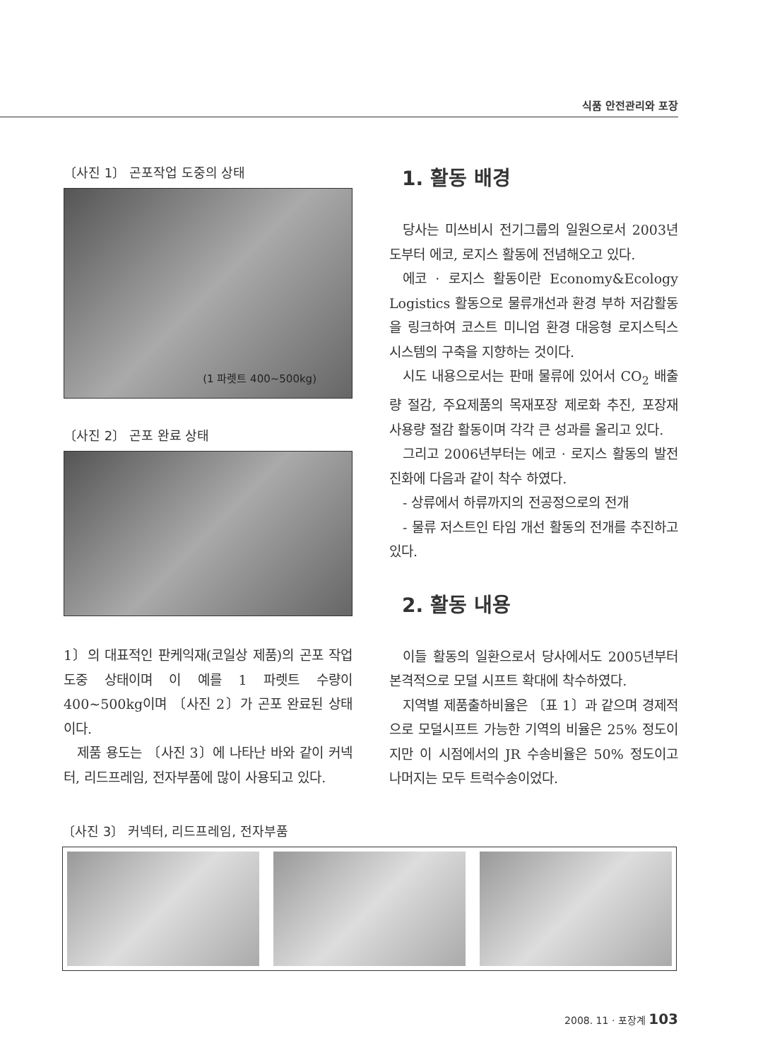식품 안전관리와 포장
〔사진 1〕 곤포작업 도중의 상태
(1 파렛트 400~500kg)
〔사진 2〕 곤포 완료 상태
1〕의 대표적인 판케익재(코일상 제품)의 곤포 작업 도중 상태이며 이 예를 1 파렛트 수량이 400~500kg이며 〔사진 2〕가 곤포 완료된 상태이다.
제품 용도는 〔사진 3〕에 나타난 바와 같이 커넥터, 리드프레임, 전자부품에 많이 사용되고 있다.
1. 활동 배경
당사는 미쓰비시 전기그룹의 일원으로서 2003년도부터 에코, 로지스 활동에 전념해오고 있다.
에코 · 로지스 활동이란 Economy&Ecology Logistics 활동으로 물류개선과 환경 부하 저감활동을 링크하여 코스트 미니엄 환경 대응형 로지스틱스 시스템의 구축을 지향하는 것이다.
시도 내용으로서는 판매 물류에 있어서 CO<sub>2</sub> 배출량 절감, 주요제품의 목재포장 제로화 추진, 포장재 사용량 절감 활동이며 각각 큰 성과를 올리고 있다.
그리고 2006년부터는 에코 · 로지스 활동의 발전진화에 다음과 같이 착수 하였다.
- 상류에서 하류까지의 전공정으로의 전개
- 물류 저스트인 타임 개선 활동의 전개를 추진하고 있다.
2. 활동 내용
이들 활동의 일환으로서 당사에서도 2005년부터 본격적으로 모덜 시프트 확대에 착수하였다.
지역별 제품출하비율은 〔표 1〕과 같으며 경제적으로 모덜시프트 가능한 기역의 비율은 25% 정도이지만 이 시점에서의 JR 수송비율은 50% 정도이고 나머지는 모두 트럭수송이었다.
〔사진 3〕 커넥터, 리드프레임, 전자부품
2008. 11 · 포장계 103